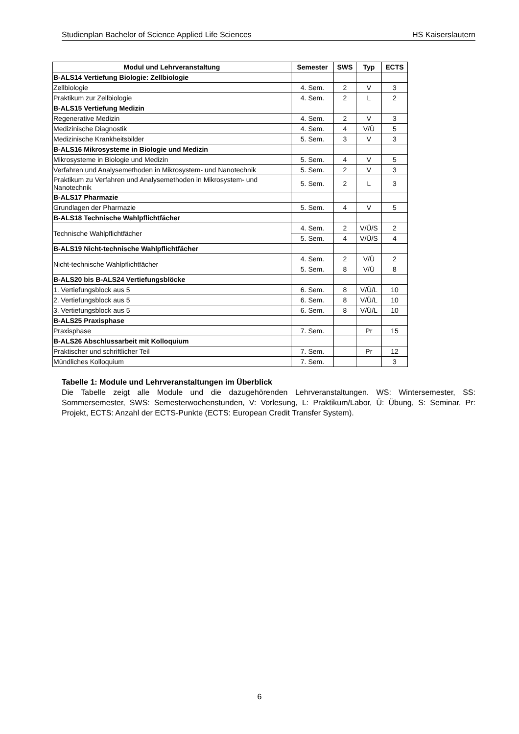Studienplan Bachelor of Science Applied Life Sciences HS Kaiserslautern
| Modul und Lehrveranstaltung | Semester | SWS | Typ | ECTS |
| --- | --- | --- | --- | --- |
| B-ALS14 Vertiefung Biologie: Zellbiologie | | | | |
| Zellbiologie | 4. Sem. | 2 | V | 3 |
| Praktikum zur Zellbiologie | 4. Sem. | 2 | L | 2 |
| B-ALS15 Vertiefung Medizin | | | | |
| Regenerative Medizin | 4. Sem. | 2 | V | 3 |
| Medizinische Diagnostik | 4. Sem. | 4 | V/Ü | 5 |
| Medizinische Krankheitsbilder | 5. Sem. | 3 | V | 3 |
| B-ALS16 Mikrosysteme in Biologie und Medizin | | | | |
| Mikrosysteme in Biologie und Medizin | 5. Sem. | 4 | V | 5 |
| Verfahren und Analysemethoden in Mikrosystem- und Nanotechnik | 5. Sem. | 2 | V | 3 |
| Praktikum zu Verfahren und Analysemethoden in Mikrosystem- und Nanotechnik | 5. Sem. | 2 | L | 3 |
| B-ALS17 Pharmazie | | | | |
| Grundlagen der Pharmazie | 5. Sem. | 4 | V | 5 |
| B-ALS18 Technische Wahlpflichtfächer | | | | |
| Technische Wahlpflichtfächer | 4. Sem. | 2 | V/Ü/S | 2 |
| | 5. Sem. | 4 | V/Ü/S | 4 |
| B-ALS19 Nicht-technische Wahlpflichtfächer | | | | |
| Nicht-technische Wahlpflichtfächer | 4. Sem. | 2 | V/Ü | 2 |
| | 5. Sem. | 8 | V/Ü | 8 |
| B-ALS20 bis B-ALS24 Vertiefungsblöcke | | | | |
| 1. Vertiefungsblock aus 5 | 6. Sem. | 8 | V/Ü/L | 10 |
| 2. Vertiefungsblock aus 5 | 6. Sem. | 8 | V/Ü/L | 10 |
| 3. Vertiefungsblock aus 5 | 6. Sem. | 8 | V/Ü/L | 10 |
| B-ALS25 Praxisphase | | | | |
| Praxisphase | 7. Sem. | | Pr | 15 |
| B-ALS26 Abschlussarbeit mit Kolloquium | | | | |
| Praktischer und schriftlicher Teil | 7. Sem. | | Pr | 12 |
| Mündliches Kolloquium | 7. Sem. | | | 3 |
Tabelle 1: Module und Lehrveranstaltungen im Überblick
Die Tabelle zeigt alle Module und die dazugehörenden Lehrveranstaltungen. WS: Wintersemester, SS: Sommersemester, SWS: Semesterwochenstunden, V: Vorlesung, L: Praktikum/Labor, Ü: Übung, S: Seminar, Pr: Projekt, ECTS: Anzahl der ECTS-Punkte (ECTS: European Credit Transfer System).
6